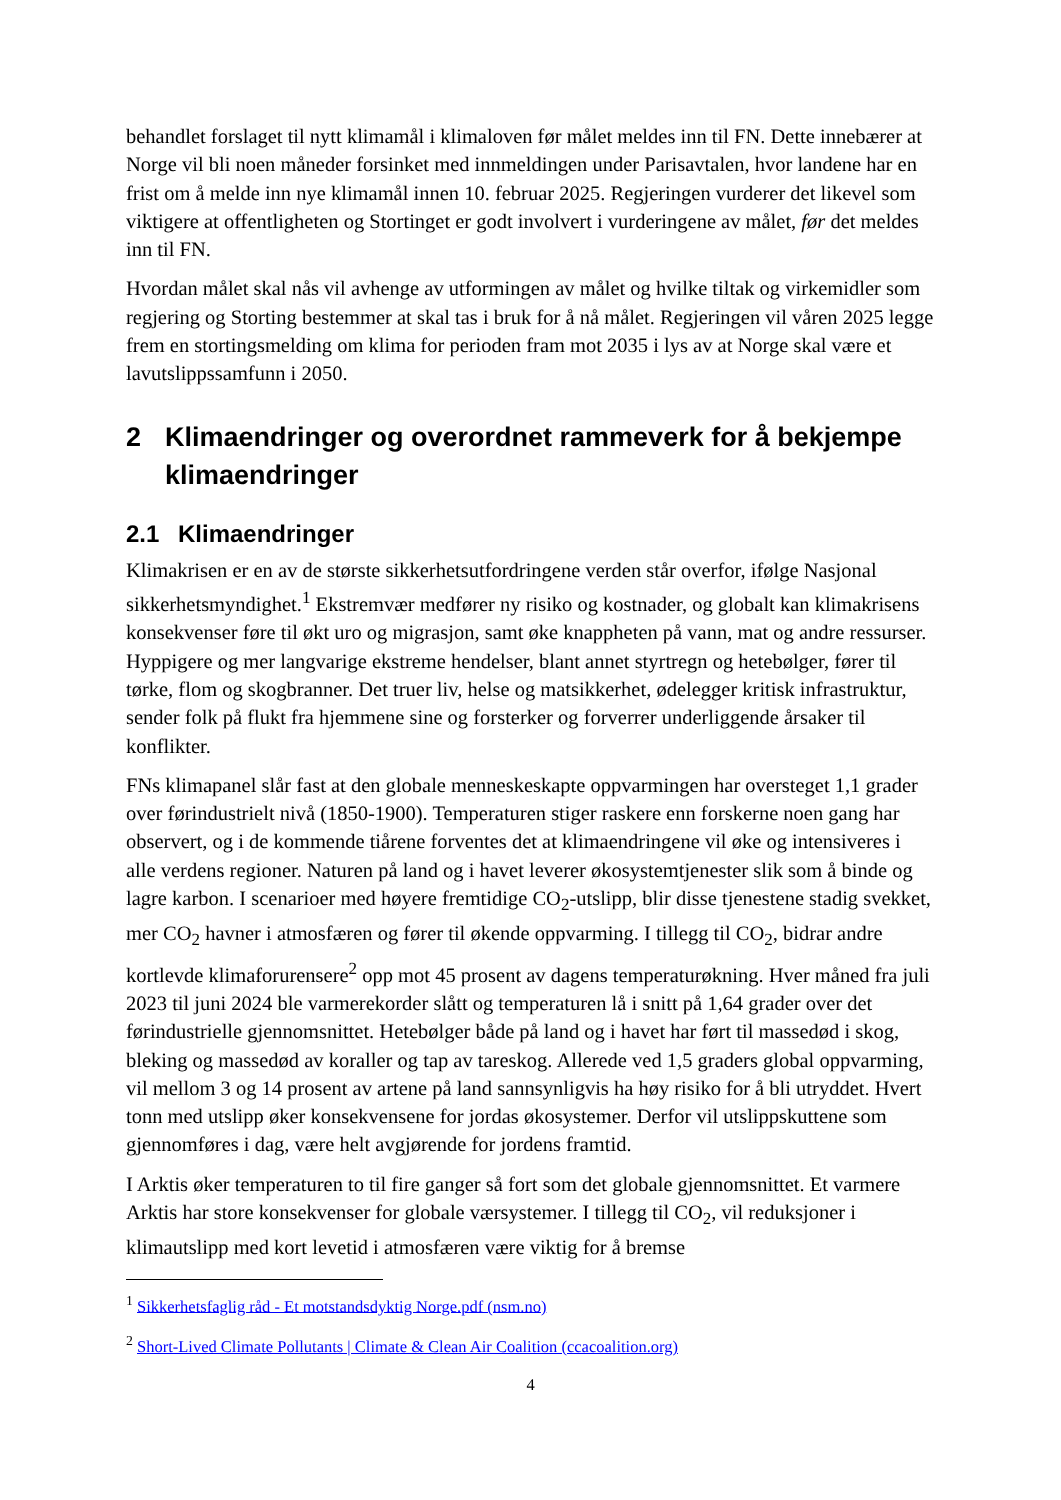behandlet forslaget til nytt klimamål i klimaloven før målet meldes inn til FN. Dette innebærer at Norge vil bli noen måneder forsinket med innmeldingen under Parisavtalen, hvor landene har en frist om å melde inn nye klimamål innen 10. februar 2025. Regjeringen vurderer det likevel som viktigere at offentligheten og Stortinget er godt involvert i vurderingene av målet, før det meldes inn til FN.
Hvordan målet skal nås vil avhenge av utformingen av målet og hvilke tiltak og virkemidler som regjering og Storting bestemmer at skal tas i bruk for å nå målet. Regjeringen vil våren 2025 legge frem en stortingsmelding om klima for perioden fram mot 2035 i lys av at Norge skal være et lavutslippssamfunn i 2050.
2 Klimaendringer og overordnet rammeverk for å bekjempe klimaendringer
2.1 Klimaendringer
Klimakrisen er en av de største sikkerhetsutfordringene verden står overfor, ifølge Nasjonal sikkerhetsmyndighet.<sup>1</sup> Ekstremvær medfører ny risiko og kostnader, og globalt kan klimakrisens konsekvenser føre til økt uro og migrasjon, samt øke knappheten på vann, mat og andre ressurser. Hyppigere og mer langvarige ekstreme hendelser, blant annet styrtregn og hetebølger, fører til tørke, flom og skogbranner. Det truer liv, helse og matsikkerhet, ødelegger kritisk infrastruktur, sender folk på flukt fra hjemmene sine og forsterker og forverrer underliggende årsaker til konflikter.
FNs klimapanel slår fast at den globale menneskeskapte oppvarmingen har oversteget 1,1 grader over førindustrielt nivå (1850-1900). Temperaturen stiger raskere enn forskerne noen gang har observert, og i de kommende tiårene forventes det at klimaendringene vil øke og intensiveres i alle verdens regioner. Naturen på land og i havet leverer økosystemtjenester slik som å binde og lagre karbon. I scenarioer med høyere fremtidige CO<sub>2</sub>-utslipp, blir disse tjenestene stadig svekket, mer CO<sub>2</sub> havner i atmosfæren og fører til økende oppvarming. I tillegg til CO<sub>2</sub>, bidrar andre kortlevde klimaforurensere<sup>2</sup> opp mot 45 prosent av dagens temperaturøkning. Hver måned fra juli 2023 til juni 2024 ble varmerekorder slått og temperaturen lå i snitt på 1,64 grader over det førindustrielle gjennomsnittet. Hetebølger både på land og i havet har ført til massedød i skog, bleking og massedød av koraller og tap av tareskog. Allerede ved 1,5 graders global oppvarming, vil mellom 3 og 14 prosent av artene på land sannsynligvis ha høy risiko for å bli utryddet. Hvert tonn med utslipp øker konsekvensene for jordas økosystemer. Derfor vil utslippskuttene som gjennomføres i dag, være helt avgjørende for jordens framtid.
I Arktis øker temperaturen to til fire ganger så fort som det globale gjennomsnittet. Et varmere Arktis har store konsekvenser for globale værsystemer. I tillegg til CO<sub>2</sub>, vil reduksjoner i klimautslipp med kort levetid i atmosfæren være viktig for å bremse
<sup>1</sup> Sikkerhetsfaglig råd - Et motstandsdyktig Norge.pdf (nsm.no)
<sup>2</sup> Short-Lived Climate Pollutants | Climate & Clean Air Coalition (ccacoalition.org)
4